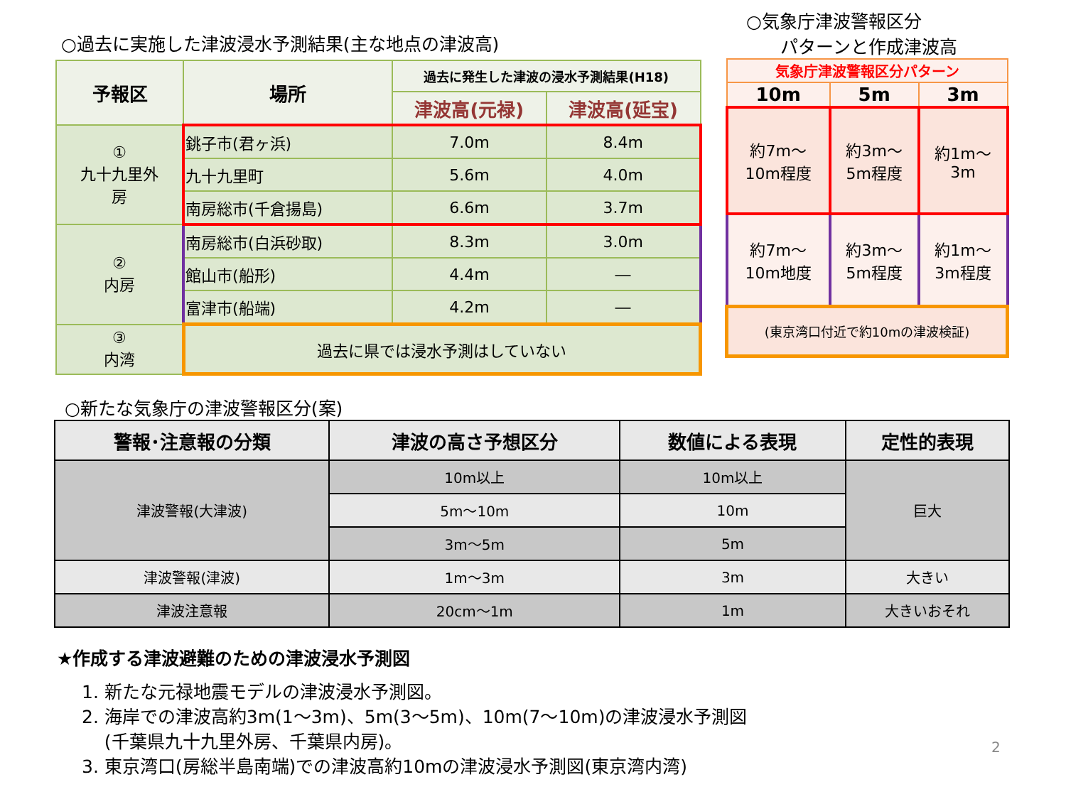○過去に実施した津波浸水予測結果(主な地点の津波高)
| 予報区 | 場所 | 過去に発生した津波の浸水予測結果(H18) | |
| --- | --- | --- | --- |
| | | 津波高(元禄) | 津波高(延宝) |
| ① 九十九里外 房 | 銚子市(君ヶ浜) | 7.0m | 8.4m |
| | 九十九里町 | 5.6m | 4.0m |
| | 南房総市(千倉揚島) | 6.6m | 3.7m |
| ② 内房 | 南房総市(白浜砂取) | 8.3m | 3.0m |
| | 館山市(船形) | 4.4m | ― |
| | 富津市(船端) | 4.2m | ― |
| ③ 内湾 | 過去に県では浸水予測はしていない | | |
○気象庁津波警報区分
パターンと作成津波高
| 気象庁津波警報区分パターン | | |
| --- | --- | --- |
| 10m | 5m | 3m |
| 約7m～ 10m程度 | 約3m～ 5m程度 | 約1m～ 3m |
| 約7m～ 10m地度 | 約3m～ 5m程度 | 約1m～ 3m程度 |
| (東京湾口付近で約10mの津波検証) | | |
○新たな気象庁の津波警報区分(案)
| 警報･注意報の分類 | 津波の高さ予想区分 | 数値による表現 | 定性的表現 |
| --- | --- | --- | --- |
| 津波警報(大津波) | 10m以上 | 10m以上 | 巨大 |
| | 5m～10m | 10m | |
| | 3m～5m | 5m | |
| 津波警報(津波) | 1m～3m | 3m | 大きい |
| 津波注意報 | 20cm～1m | 1m | 大きいおそれ |
★作成する津波避難のための津波浸水予測図
1. 新たな元禄地震モデルの津波浸水予測図。
2. 海岸での津波高約3m(1～3m)、5m(3～5m)、10m(7～10m)の津波浸水予測図
(千葉県九十九里外房、千葉県内房)。
3. 東京湾口(房総半島南端)での津波高約10mの津波浸水予測図(東京湾内湾)
2